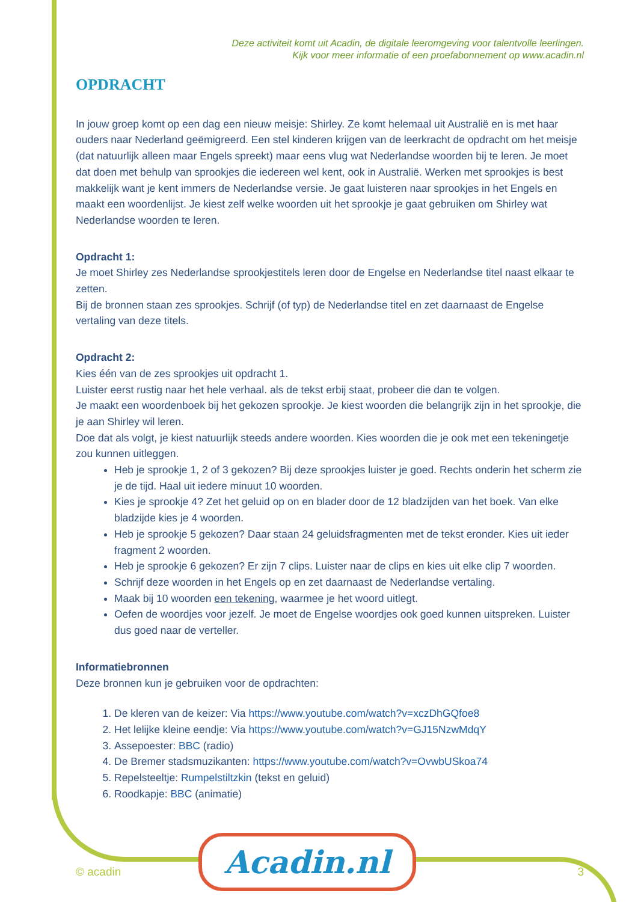Deze activiteit komt uit Acadin, de digitale leeromgeving voor talentvolle leerlingen.
Kijk voor meer informatie of een proefabonnement op www.acadin.nl
OPDRACHT
In jouw groep komt op een dag een nieuw meisje: Shirley. Ze komt helemaal uit Australië en is met haar ouders naar Nederland geëmigreerd. Een stel kinderen krijgen van de leerkracht de opdracht om het meisje (dat natuurlijk alleen maar Engels spreekt) maar eens vlug wat Nederlandse woorden bij te leren. Je moet dat doen met behulp van sprookjes die iedereen wel kent, ook in Australië. Werken met sprookjes is best makkelijk want je kent immers de Nederlandse versie. Je gaat luisteren naar sprookjes in het Engels en maakt een woordenlijst. Je kiest zelf welke woorden uit het sprookje je gaat gebruiken om Shirley wat Nederlandse woorden te leren.
Opdracht 1:
Je moet Shirley zes Nederlandse sprookjestitels leren door de Engelse en Nederlandse titel naast elkaar te zetten.
Bij de bronnen staan zes sprookjes. Schrijf (of typ) de Nederlandse titel en zet daarnaast de Engelse vertaling van deze titels.
Opdracht 2:
Kies één van de zes sprookjes uit opdracht 1.
Luister eerst rustig naar het hele verhaal. als de tekst erbij staat, probeer die dan te volgen.
Je maakt een woordenboek bij het gekozen sprookje. Je kiest woorden die belangrijk zijn in het sprookje, die je aan Shirley wil leren.
Doe dat als volgt, je kiest natuurlijk steeds andere woorden. Kies woorden die je ook met een tekeningetje zou kunnen uitleggen.
Heb je sprookje 1, 2 of 3 gekozen? Bij deze sprookjes luister je goed. Rechts onderin het scherm zie je de tijd. Haal uit iedere minuut 10 woorden.
Kies je sprookje 4? Zet het geluid op on en blader door de 12 bladzijden van het boek. Van elke bladzijde kies je 4 woorden.
Heb je sprookje 5 gekozen? Daar staan 24 geluidsfragmenten met de tekst eronder. Kies uit ieder fragment 2 woorden.
Heb je sprookje 6 gekozen? Er zijn 7 clips. Luister naar de clips en kies uit elke clip 7 woorden.
Schrijf deze woorden in het Engels op en zet daarnaast de Nederlandse vertaling.
Maak bij 10 woorden een tekening, waarmee je het woord uitlegt.
Oefen de woordjes voor jezelf. Je moet de Engelse woordjes ook goed kunnen uitspreken. Luister dus goed naar de verteller.
Informatiebronnen
Deze bronnen kun je gebruiken voor de opdrachten:
1. De kleren van de keizer: Via https://www.youtube.com/watch?v=xczDhGQfoe8
2. Het lelijke kleine eendje: Via https://www.youtube.com/watch?v=GJ15NzwMdqY
3. Assepoester: BBC (radio)
4. De Bremer stadsmuzikanten: https://www.youtube.com/watch?v=OvwbUSkoa74
5. Repelsteeltje: Rumpelstiltzkin (tekst en geluid)
6. Roodkapje: BBC (animatie)
Acadin.nl
© acadin 3